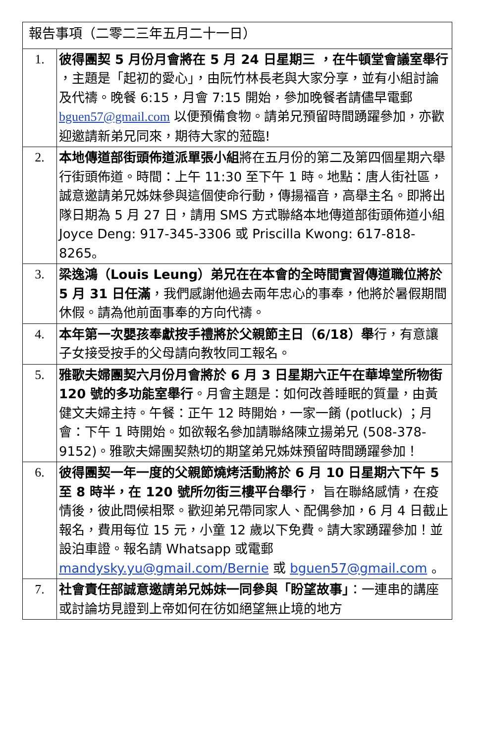| 報告事項（二零二三年五月二十一日） | |
| 1. | 彼得團契 5 月份月會將在 5 月 24 日星期三 ，在牛頓堂會議室舉行 ，主題是「起初的愛心」，由阮竹林長老與大家分享，並有小組討論及代禱。晚餐 6:15，月會 7:15 開始，參加晚餐者請儘早電郵 bguen57@gmail.com 以便預備食物。請弟兄預留時間踴躍參加，亦歡迎邀請新弟兄同來，期待大家的蒞臨! |
| 2. | 本地傳道部街頭佈道派單張小組 將在五月份的第二及第四個星期六舉行街頭佈道。時間：上午 11:30 至下午 1 時。地點：唐人街社區，誠意邀請弟兄姊妹參與這個使命行動，傳揚福音，高舉主名。即將出隊日期為 5 月 27 日，請用 SMS 方式聯絡本地傳道部街頭佈道小組 Joyce Deng: 917-345-3306 或 Priscilla Kwong: 617-818-8265。 |
| 3. | 梁逸鴻（Louis Leung）弟兄在在本會的全時間實習傳道職位將於 5 月 31 日任滿 ，我們感謝他過去兩年忠心的事奉，他將於暑假期間休假。請為他前面事奉的方向代禱。 |
| 4. | 本年第一次嬰孩奉獻按手禮將於父親節主日（6/18）舉 行，有意讓子女接受按手的父母請向教牧同工報名。 |
| 5. | 雅歌夫婦團契六月份月會將於 6 月 3 日星期六正午在華埠堂所物街 120 號的多功能室舉行 。月會主題是：如何改善睡眠的質量，由黃健文夫婦主持。午餐：正午 12 時開始，一家一餚 (potluck) ；月會：下午 1 時開始。如欲報名參加請聯絡陳立揚弟兄 (508-378-9152)。雅歌夫婦團契熱切的期望弟兄姊妹預留時間踴躍參加！ |
| 6. | 彼得團契一年一度的父親節燒烤活動將於 6 月 10 日星期六下午 5 至 8 時半，在 120 號所勿街三樓平台舉行 ， 旨在聯絡感情，在疫情後，彼此問候相聚。歡迎弟兄帶同家人、配偶參加，6 月 4 日截止報名，費用每位 15 元，小童 12 歲以下免費。請大家踴躍參加！並設泊車證。報名請 Whatsapp 或電郵 mandysky.yu@gmail.com/Bernie 或 bguen57@gmail.com 。 |
| 7. | 社會責任部誠意邀請弟兄姊妹一同參與「盼望故事」 ：一連串的講座或討論坊見證到上帝如何在彷如絕望無止境的地方 |